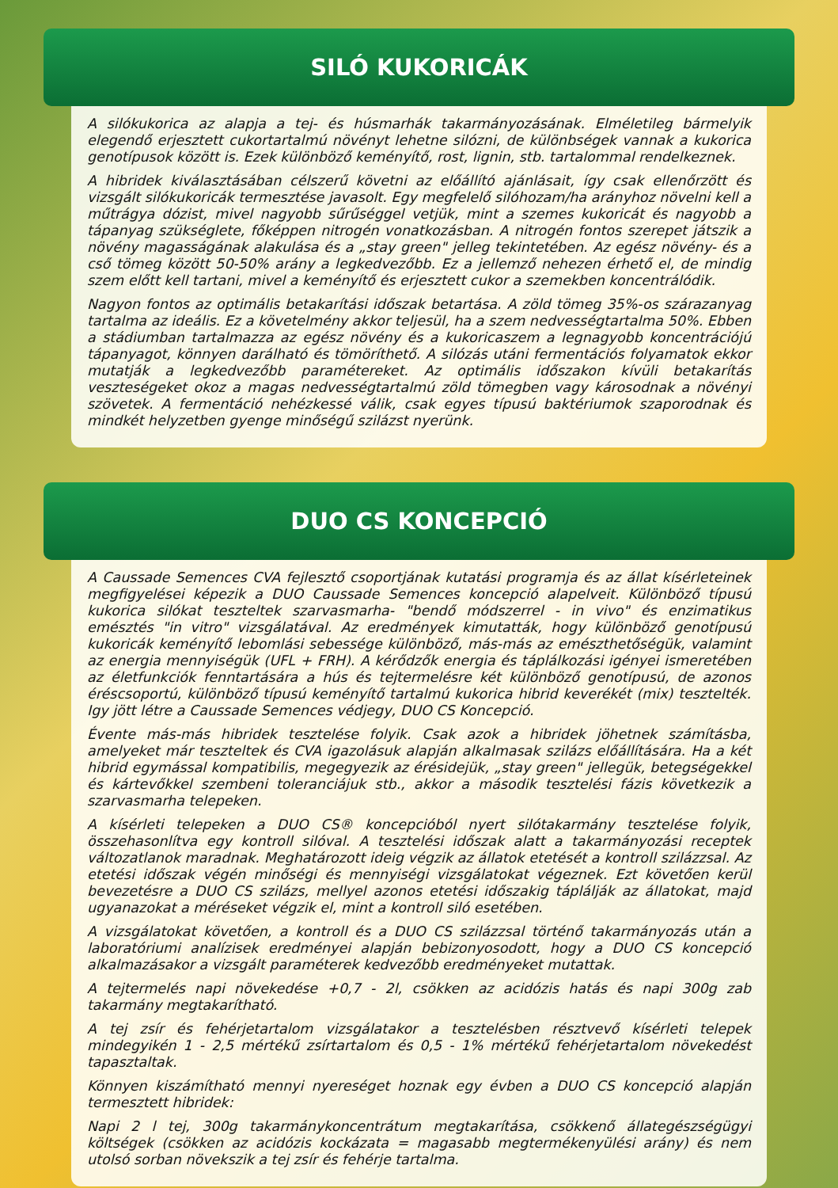SILÓ KUKORICÁK
A silókukorica az alapja a tej- és húsmarhák takarmányozásának. Elméletileg bármelyik elegendő erjesztett cukortartalmú növényt lehetne silózni, de különbségek vannak a kukorica genotípusok között is. Ezek különböző keményítő, rost, lignin, stb. tartalommal rendelkeznek.
A hibridek kiválasztásában célszerű követni az előállító ajánlásait, így csak ellenőrzött és vizsgált silókukoricák termesztése javasolt. Egy megfelelő silóhozam/ha arányhoz növelni kell a műtrágya dózist, mivel nagyobb sűrűséggel vetjük, mint a szemes kukoricát és nagyobb a tápanyag szükséglete, főképpen nitrogén vonatkozásban. A nitrogén fontos szerepet játszik a növény magasságának alakulása és a „stay green" jelleg tekintetében. Az egész növény- és a cső tömeg között 50-50% arány a legkedvezőbb. Ez a jellemző nehezen érhető el, de mindig szem előtt kell tartani, mivel a keményítő és erjesztett cukor a szemekben koncentrálódik.
Nagyon fontos az optimális betakarítási időszak betartása. A zöld tömeg 35%-os szárazanyag tartalma az ideális. Ez a követelmény akkor teljesül, ha a szem nedvességtartalma 50%. Ebben a stádiumban tartalmazza az egész növény és a kukoricaszem a legnagyobb koncentrációjú tápanyagot, könnyen darálható és tömöríthető. A silózás utáni fermentációs folyamatok ekkor mutatják a legkedvezőbb paramétereket. Az optimális időszakon kívüli betakarítás veszteségeket okoz a magas nedvességtartalmú zöld tömegben vagy károsodnak a növényi szövetek. A fermentáció nehézkessé válik, csak egyes típusú baktériumok szaporodnak és mindkét helyzetben gyenge minőségű szilázst nyerünk.
DUO CS KONCEPCIÓ
A Caussade Semences CVA fejlesztő csoportjának kutatási programja és az állat kísérleteinek megfigyelései képezik a DUO Caussade Semences koncepció alapelveit. Különböző típusú kukorica silókat teszteltek szarvasmarha- "bendő módszerrel - in vivo" és enzimatikus emésztés "in vitro" vizsgálatával. Az eredmények kimutatták, hogy különböző genotípusú kukoricák keményítő lebomlási sebessége különböző, más-más az emészthetőségük, valamint az energia mennyiségük (UFL + FRH). A kérődzők energia és táplálkozási igényei ismeretében az életfunkciók fenntartására a hús és tejtermelésre két különböző genotípusú, de azonos éréscsoportú, különböző típusú keményítő tartalmú kukorica hibrid keverékét (mix) tesztelték. Igy jött létre a Caussade Semences védjegy, DUO CS Koncepció.
Évente más-más hibridek tesztelése folyik. Csak azok a hibridek jöhetnek számításba, amelyeket már teszteltek és CVA igazolásuk alapján alkalmasak szilázs előállítására. Ha a két hibrid egymással kompatibilis, megegyezik az érésidejük, „stay green" jellegük, betegségekkel és kártevőkkel szembeni toleranciájuk stb., akkor a második tesztelési fázis következik a szarvasmarha telepeken.
A kísérleti telepeken a DUO CS® koncepcióból nyert silótakarmány tesztelése folyik, összehasonlítva egy kontroll silóval. A tesztelési időszak alatt a takarmányozási receptek változatlanok maradnak. Meghatározott ideig végzik az állatok etetését a kontroll szilázzsal. Az etetési időszak végén minőségi és mennyiségi vizsgálatokat végeznek. Ezt követően kerül bevezetésre a DUO CS szilázs, mellyel azonos etetési időszakig táplálják az állatokat, majd ugyanazokat a méréseket végzik el, mint a kontroll siló esetében.
A vizsgálatokat követően, a kontroll és a DUO CS szilázzsal történő takarmányozás után a laboratóriumi analízisek eredményei alapján bebizonyosodott, hogy a DUO CS koncepció alkalmazásakor a vizsgált paraméterek kedvezőbb eredményeket mutattak.
A tejtermelés napi növekedése +0,7 - 2l, csökken az acidózis hatás és napi 300g zab takarmány megtakarítható.
A tej zsír és fehérjetartalom vizsgálatakor a tesztelésben résztvevő kísérleti telepek mindegyikén 1 - 2,5 mértékű zsírtartalom és 0,5 - 1% mértékű fehérjetartalom növekedést tapasztaltak.
Könnyen kiszámítható mennyi nyereséget hoznak egy évben a DUO CS koncepció alapján termesztett hibridek:
Napi 2 l tej, 300g takarmánykoncentrátum megtakarítása, csökkenő állategészségügyi költségek (csökken az acidózis kockázata = magasabb megtermékenyülési arány) és nem utolsó sorban növekszik a tej zsír és fehérje tartalma.